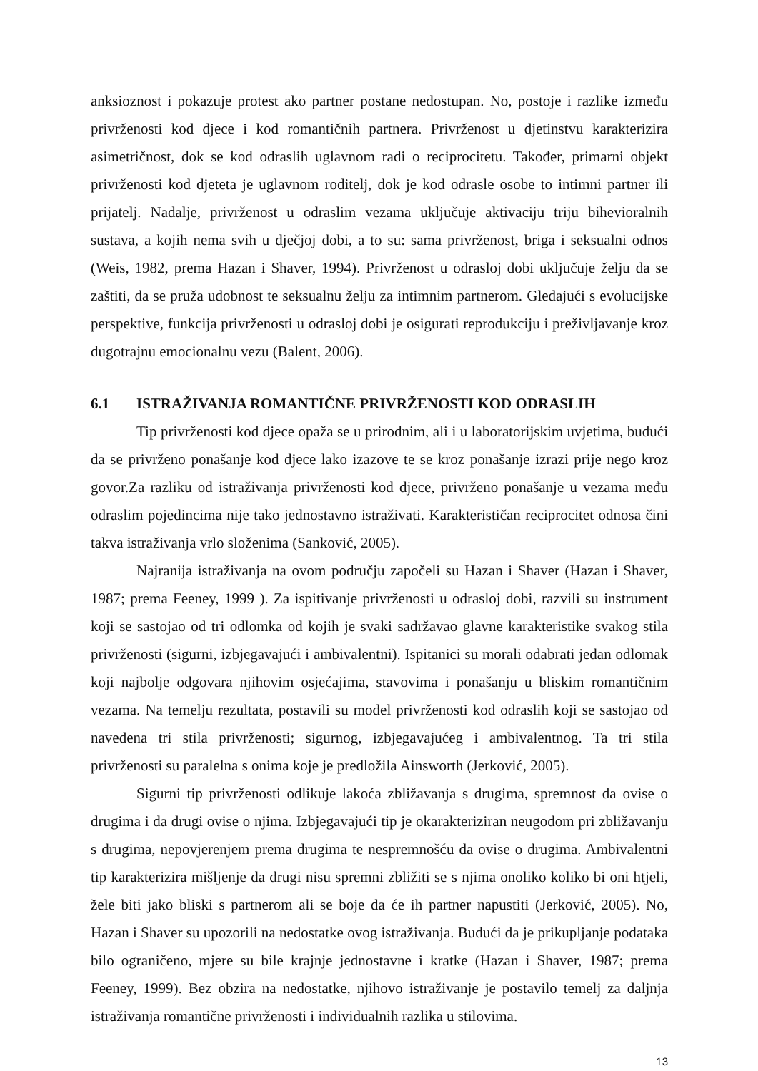anksioznost i pokazuje protest ako partner postane nedostupan. No, postoje i razlike između privrženosti kod djece i kod romantičnih partnera. Privrženost u djetinstvu karakterizira asimetričnost, dok se kod odraslih uglavnom radi o reciprocitetu. Također, primarni objekt privrženosti kod djeteta je uglavnom roditelj, dok je kod odrasle osobe to intimni partner ili prijatelj. Nadalje, privrženost u odraslim vezama uključuje aktivaciju triju bihevioralnih sustava, a kojih nema svih u dječjoj dobi, a to su: sama privrženost, briga i seksualni odnos (Weis, 1982, prema Hazan i Shaver, 1994). Privrženost u odrasloj dobi uključuje želju da se zaštiti, da se pruža udobnost te seksualnu želju za intimnim partnerom. Gledajući s evolucijske perspektive, funkcija privrženosti u odrasloj dobi je osigurati reprodukciju i preživljavanje kroz dugotrajnu emocionalnu vezu (Balent, 2006).
6.1 ISTRAŽIVANJA ROMANTIČNE PRIVRŽENOSTI KOD ODRASLIH
Tip privrženosti kod djece opaža se u prirodnim, ali i u laboratorijskim uvjetima, budući da se privrženo ponašanje kod djece lako izazove te se kroz ponašanje izrazi prije nego kroz govor.Za razliku od istraživanja privrženosti kod djece, privrženo ponašanje u vezama među odraslim pojedincima nije tako jednostavno istraživati. Karakterističan reciprocitet odnosa čini takva istraživanja vrlo složenima (Sanković, 2005).
Najranija istraživanja na ovom području započeli su Hazan i Shaver (Hazan i Shaver, 1987; prema Feeney, 1999 ). Za ispitivanje privrženosti u odrasloj dobi, razvili su instrument koji se sastojao od tri odlomka od kojih je svaki sadržavao glavne karakteristike svakog stila privrženosti (sigurni, izbjegavajući i ambivalentni). Ispitanici su morali odabrati jedan odlomak koji najbolje odgovara njihovim osjećajima, stavovima i ponašanju u bliskim romantičnim vezama. Na temelju rezultata, postavili su model privrženosti kod odraslih koji se sastojao od navedena tri stila privrženosti; sigurnog, izbjegavajućeg i ambivalentnog. Ta tri stila privrženosti su paralelna s onima koje je predložila Ainsworth (Jerković, 2005).
Sigurni tip privrženosti odlikuje lakoća zbližavanja s drugima, spremnost da ovise o drugima i da drugi ovise o njima. Izbjegavajući tip je okarakteriziran neugodom pri zbližavanju s drugima, nepovjerenjem prema drugima te nespremnošću da ovise o drugima. Ambivalentni tip karakterizira mišljenje da drugi nisu spremni zbližiti se s njima onoliko koliko bi oni htjeli, žele biti jako bliski s partnerom ali se boje da će ih partner napustiti (Jerković, 2005). No, Hazan i Shaver su upozorili na nedostatke ovog istraživanja. Budući da je prikupljanje podataka bilo ograničeno, mjere su bile krajnje jednostavne i kratke (Hazan i Shaver, 1987; prema Feeney, 1999). Bez obzira na nedostatke, njihovo istraživanje je postavilo temelj za daljnja istraživanja romantične privrženosti i individualnih razlika u stilovima.
13